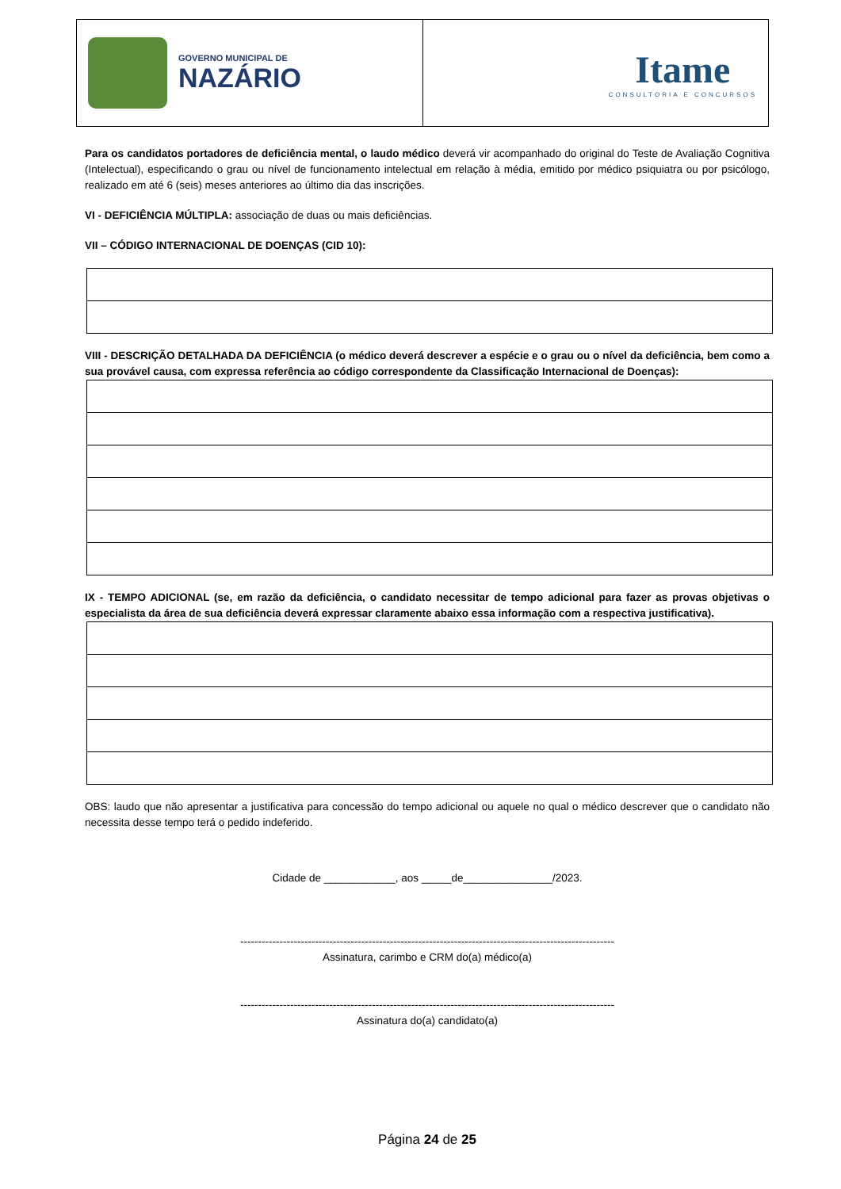GOVERNO MUNICIPAL DE
NAZÁRIO
Itame
CONSULTORIA E CONCURSOS
Para os candidatos portadores de deficiência mental, o laudo médico deverá vir acompanhado do original do Teste de Avaliação Cognitiva (Intelectual), especificando o grau ou nível de funcionamento intelectual em relação à média, emitido por médico psiquiatra ou por psicólogo, realizado em até 6 (seis) meses anteriores ao último dia das inscrições.
VI - DEFICIÊNCIA MÚLTIPLA: associação de duas ou mais deficiências.
VII – CÓDIGO INTERNACIONAL DE DOENÇAS (CID 10):
VIII - DESCRIÇÃO DETALHADA DA DEFICIÊNCIA (o médico deverá descrever a espécie e o grau ou o nível da deficiência, bem como a sua provável causa, com expressa referência ao código correspondente da Classificação Internacional de Doenças):
IX - TEMPO ADICIONAL (se, em razão da deficiência, o candidato necessitar de tempo adicional para fazer as provas objetivas o especialista da área de sua deficiência deverá expressar claramente abaixo essa informação com a respectiva justificativa).
OBS: laudo que não apresentar a justificativa para concessão do tempo adicional ou aquele no qual o médico descrever que o candidato não necessita desse tempo terá o pedido indeferido.
Cidade de ____________, aos _____de_______________/2023.
---------------------------------------------------------------------------------------------------------
Assinatura, carimbo e CRM do(a) médico(a)
---------------------------------------------------------------------------------------------------------
Assinatura do(a) candidato(a)
Página 24 de 25